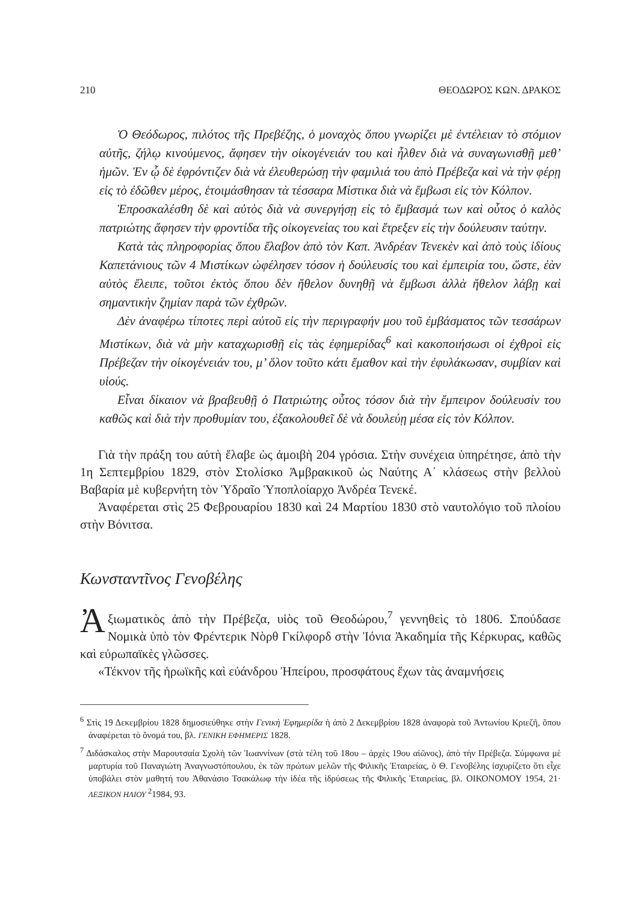210 ΘΕΟΔΩΡΟΣ ΚΩΝ. ΔΡΑΚΟΣ
Ὁ Θεόδωρος, πιλότος τῆς Πρεβέζης, ὁ μοναχὸς ὅπου γνωρίζει μὲ ἐντέλειαν τὸ στόμιον αὐτῆς, ζήλῳ κινούμενος, ἄφησεν τὴν οἰκογένειάν του καὶ ἦλθεν διὰ νὰ συναγωνισθῇ μεθ’ ἡμῶν. Ἐν ᾧ δὲ ἐφρόντιζεν διὰ νὰ ἐλευθερώσῃ τὴν φαμιλιά του ἀπὸ Πρέβεζα καὶ νὰ τὴν φέρῃ εἰς τὸ ἐδῶθεν μέρος, ἑτοιμάσθησαν τὰ τέσσαρα Μίστικα διὰ νὰ ἔμβωσι εἰς τὸν Κόλπον.
Ἐπροσκαλέσθη δὲ καὶ αὐτὸς διὰ νὰ συνεργήσῃ εἰς τὸ ἔμβασμά των καὶ οὗτος ὁ καλὸς πατριώτης ἄφησεν τὴν φροντίδα τῆς οἰκογενείας του καὶ ἔτρεξεν εἰς τὴν δούλευσιν ταύτην.
Κατὰ τὰς πληροφορίας ὅπου ἔλαβον ἀπὸ τὸν Καπ. Ἀνδρέαν Τενεκὲν καὶ ἀπὸ τοὺς ἰδίους Καπετάνιους τῶν 4 Μιστίκων ὠφέλησεν τόσον ἡ δούλευσίς του καὶ ἐμπειρία του, ὥστε, ἐὰν αὐτὸς ἔλειπε, τοῦτοι ἐκτὸς ὅπου δὲν ἤθελον δυνηθῇ νὰ ἔμβωσι ἀλλὰ ἤθελον λάβῃ καὶ σημαντικὴν ζημίαν παρὰ τῶν ἐχθρῶν.
Δὲν ἀναφέρω τίποτες περὶ αὐτοῦ εἰς τὴν περιγραφήν μου τοῦ ἐμβάσματος τῶν τεσσάρων Μιστίκων, διὰ νὰ μὴν καταχωρισθῇ εἰς τὰς ἐφημερίδας<sup>6</sup> καὶ κακοποιήσωσι οἱ ἐχθροὶ εἰς Πρέβεζαν τὴν οἰκογένειάν του, μ’ ὅλον τοῦτο κάτι ἔμαθον καὶ τὴν ἐφυλάκωσαν, συμβίαν καὶ υἱούς.
Εἶναι δίκαιον νὰ βραβευθῇ ὁ Πατριώτης οὗτος τόσον διὰ τὴν ἔμπειρον δούλευσίν του καθῶς καὶ διὰ τὴν προθυμίαν του, ἐξακολουθεῖ δὲ νὰ δουλεύῃ μέσα εἰς τὸν Κόλπον.
Γιὰ τὴν πράξη του αὐτὴ ἔλαβε ὡς ἀμοιβὴ 204 γρόσια. Στὴν συνέχεια ὑπηρέτησε, ἀπὸ τὴν 1η Σεπτεμβρίου 1829, στὸν Στολίσκο Ἀμβρακικοῦ ὡς Ναύτης Α΄ κλάσεως στὴν βελλοὺ Βαβαρία μὲ κυβερνήτη τὸν Ὑδραῖο Ὑποπλοίαρχο Ἀνδρέα Τενεκέ.
Ἀναφέρεται στὶς 25 Φεβρουαρίου 1830 καὶ 24 Μαρτίου 1830 στὸ ναυτολόγιο τοῦ πλοίου στὴν Βόνιτσα.
Κωνσταντῖνος Γενοβέλης
Ἀξιωματικὸς ἀπὸ τὴν Πρέβεζα, υἱὸς τοῦ Θεοδώρου,<sup>7</sup> γεννηθεὶς τὸ 1806. Σπούδασε Νομικὰ ὑπὸ τὸν Φρέντερικ Νὸρθ Γκίλφορδ στὴν Ἰόνια Ἀκαδημία τῆς Κέρκυρας, καθῶς καὶ εὐρωπαϊκὲς γλῶσσες.
«Τέκνον τῆς ἡρωϊκῆς καὶ εὐάνδρου Ἠπείρου, προσφάτους ἔχων τὰς ἀναμνήσεις
<sup>6</sup> Στὶς 19 Δεκεμβρίου 1828 δημοσιεύθηκε στὴν Γενικὴ Ἐφημερίδα ἡ ἀπὸ 2 Δεκεμβρίου 1828 ἀναφορὰ τοῦ Ἀντωνίου Κριεζῆ, ὅπου ἀναφέρεται τὸ ὄνομά του, βλ. ΓΕΝΙΚΗ ΕΦΗΜΕΡΙΣ 1828.
<sup>7</sup> Διδάσκαλος στὴν Μαρουτσαία Σχολὴ τῶν Ἰωαννίνων (στὰ τέλη τοῦ 18ου – ἀρχὲς 19ου αἰῶνος), ἀπὸ τὴν Πρέβεζα. Σύμφωνα μὲ μαρτυρία τοῦ Παναγιώτη Ἀναγνωστόπουλου, ἐκ τῶν πρώτων μελῶν τῆς Φιλικῆς Ἑταιρείας, ὁ Θ. Γενοβέλης ἰσχυρίζετο ὅτι εἶχε ὑποβάλει στὸν μαθητή του Ἀθανάσιο Τσακάλωφ τὴν ἰδέα τῆς ἱδρύσεως τῆς Φιλικῆς Ἑταιρείας, βλ. ΟΙΚΟΝΟΜΟΥ 1954, 21· ΛΕΞΙΚΟΝ ΗΛΙΟΥ <sup>2</sup>1984, 93.